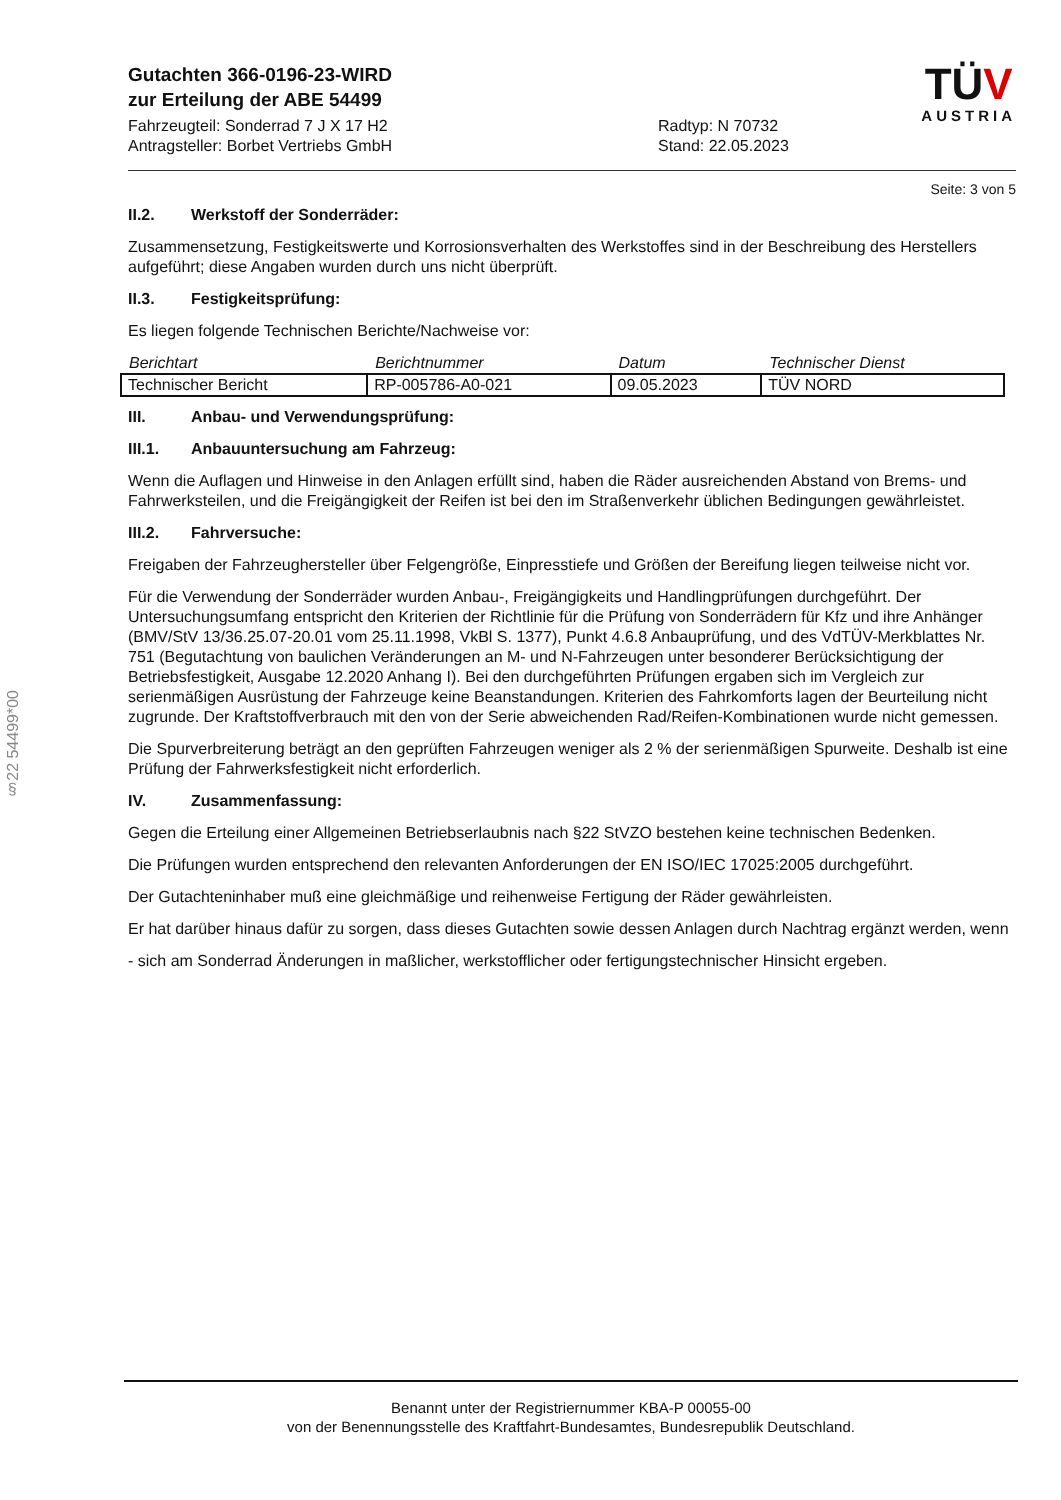Gutachten 366-0196-23-WIRD
zur Erteilung der ABE 54499
Fahrzeugteil: Sonderrad 7 J X 17 H2
Antragsteller: Borbet Vertriebs GmbH
Radtyp: N 70732
Stand: 22.05.2023
TÜV
AUSTRIA
Seite: 3 von 5
II.2. Werkstoff der Sonderräder:
Zusammensetzung, Festigkeitswerte und Korrosionsverhalten des Werkstoffes sind in der Beschreibung des Herstellers aufgeführt; diese Angaben wurden durch uns nicht überprüft.
II.3. Festigkeitsprüfung:
Es liegen folgende Technischen Berichte/Nachweise vor:
| Berichtart | Berichtnummer | Datum | Technischer Dienst |
| --- | --- | --- | --- |
| Technischer Bericht | RP-005786-A0-021 | 09.05.2023 | TÜV NORD |
III. Anbau- und Verwendungsprüfung:
III.1. Anbauuntersuchung am Fahrzeug:
Wenn die Auflagen und Hinweise in den Anlagen erfüllt sind, haben die Räder ausreichenden Abstand von Brems- und Fahrwerksteilen, und die Freigängigkeit der Reifen ist bei den im Straßenverkehr üblichen Bedingungen gewährleistet.
III.2. Fahrversuche:
Freigaben der Fahrzeughersteller über Felgengröße, Einpresstiefe und Größen der Bereifung liegen teilweise nicht vor.
Für die Verwendung der Sonderräder wurden Anbau-, Freigängigkeits und Handlingprüfungen durchgeführt. Der Untersuchungsumfang entspricht den Kriterien der Richtlinie für die Prüfung von Sonderrädern für Kfz und ihre Anhänger (BMV/StV 13/36.25.07-20.01 vom 25.11.1998, VkBl S. 1377), Punkt 4.6.8 Anbauprüfung, und des VdTÜV-Merkblattes Nr. 751 (Begutachtung von baulichen Veränderungen an M- und N-Fahrzeugen unter besonderer Berücksichtigung der Betriebsfestigkeit, Ausgabe 12.2020 Anhang I). Bei den durchgeführten Prüfungen ergaben sich im Vergleich zur serienmäßigen Ausrüstung der Fahrzeuge keine Beanstandungen. Kriterien des Fahrkomforts lagen der Beurteilung nicht zugrunde. Der Kraftstoffverbrauch mit den von der Serie abweichenden Rad/Reifen-Kombinationen wurde nicht gemessen.
Die Spurverbreiterung beträgt an den geprüften Fahrzeugen weniger als 2 % der serienmäßigen Spurweite. Deshalb ist eine Prüfung der Fahrwerksfestigkeit nicht erforderlich.
IV. Zusammenfassung:
Gegen die Erteilung einer Allgemeinen Betriebserlaubnis nach §22 StVZO bestehen keine technischen Bedenken.
Die Prüfungen wurden entsprechend den relevanten Anforderungen der EN ISO/IEC 17025:2005 durchgeführt.
Der Gutachteninhaber muß eine gleichmäßige und reihenweise Fertigung der Räder gewährleisten.
Er hat darüber hinaus dafür zu sorgen, dass dieses Gutachten sowie dessen Anlagen durch Nachtrag ergänzt werden, wenn
- sich am Sonderrad Änderungen in maßlicher, werkstofflicher oder fertigungstechnischer Hinsicht ergeben.
§22 54499*00
Benannt unter der Registriernummer KBA-P 00055-00
von der Benennungsstelle des Kraftfahrt-Bundesamtes, Bundesrepublik Deutschland.